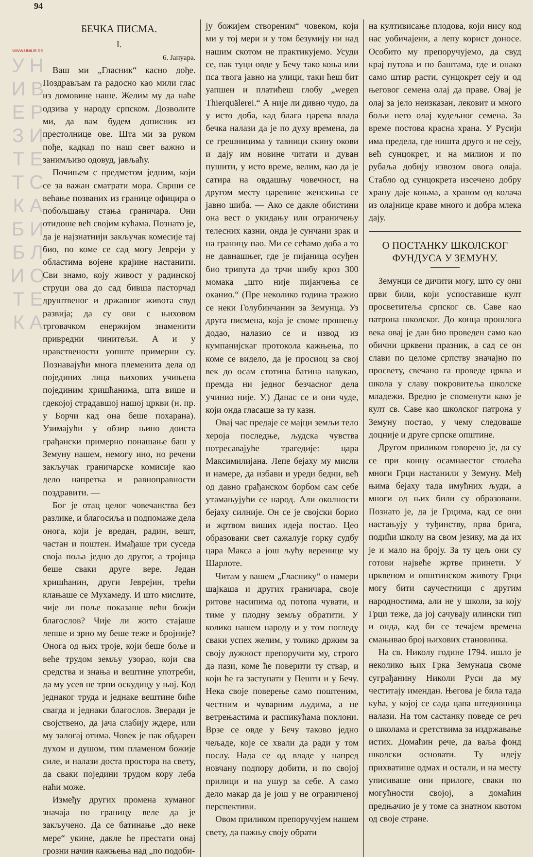WWW.UNILIB.RS
У Н И В Е Р З И Т Е Т С К А Б И Б Л И О Т Е К А
94
БЕЧКА ПИСМА.
I.
6. Јануара.
Ваш ми „Гласник“ касно дође. Поздрављам га радосно као мили глас из домовине наше. Желим му да наће одзива у народу српском. Дозволите ми, да вам будем дописник из престолнице ове. Шта ми за руком пође, кадкад по наш свет важно и занимљиво одовуд, јављаћу.
Почињем с предметом једним, који се за важан сматрати мора. Сврши се већање позваних из границе официра о побољшању стања граничара. Они отидоше већ својим кућама. Познато је, да је најзнатнији закључак комесије тај био, по коме се сад могу Јевреји у областима војене крајине настанити. Сви знамо, коју живост у радинској струци ова до сад бивша пасторчад друштвеног и државног живота свуд развија; да су ови с њиховом трговачком енержијом знаменити привредни чинитељи. А и у нравствености уопште примерни су. Познавајући многа племенита дела од појединих лица њихових учињена појединим хришћанима, шта више и гдекојој страдавшој нашој цркви (н. пр. у Борчи кад она беше похарана). Узимајући у обзир њино доиста грађански примерно понашање баш у Земуну нашем, немогу ино, но речени закључак граничарске комисије као дело напретка и равноправности поздравити. —
Бог је отац целог човечанства без разлике, и благосиља и подпомаже дела онога, који је вредан, радин, вешт, частан и поштен. Имађаше три суседа своја поља једно до другог, а тројица беше сваки друге вере. Један хришћанин, други Јеврејин, трећи клањаше се Мухамеду. И што мислите, чије ли поље показаше већи божји благослов? Чије ли жито стајаше лепше и зрно му беше теже и бројније? Онога од њих троје, који беше боље и веће трудом земљу узорао, који сва средства и знања и вештине употреби, да му усев не трпи оскудицу у њој. Код једнаког труда и једнаке вештине биће свагда и једнаки благослов. Зверади је својствено, да јача слабију ждере, или му залогај отима. Човек је пак обдарен духом и душом, тим пламеном божије силе, и налази доста простора на свету, да сваки поједини трудом кору леба наћи може.
Између других промена хуманог значаја по границу веле да је закључено. Да се батинање „до неке мере“ укине, дакле ће престати онај грозни начин кажњења над „по подоби-
ју божијем створеним“ човеком, који ми у тој мери и у том безумију ни над нашим скотом не практикујемо. Усуди се, пак туци овде у Бечу тако коња или пса твога јавно на улици, таки ћеш бит уапшен и платићеш глобу „wegen Thierquälerei.“ А није ли дивно чудо, да у исто доба, кад блага царева влада бечка налази да је по духу времена, да се грешницима у тавници скину окови и дају им новине читати и дуван пушити, у исто време, велим, као да је сатира на овдашњу човечност, на другом месту царевине женскиња се јавно шиба. — Ако се дакле обистини она вест о укидању или ограничењу телесних казни, онда је сунчани зрак и на границу пао. Ми се сећамо доба а то не давнашњег, где је пијаница осуђен био трипута да трчи шибу кроз 300 момака „што није пијанчења се оканио.“ (Пре неколико година тражио се неки Голубинчанин за Земунца. Уз друга писмена, која је своме прошењу додао, налазио се и извод из кумпанијскаг протокола кажњења, по коме се видело, да је просиоц за свој век до осам стотина батина навукао, премда ни једног безчасног дела учинио није. У.) Данас се и они чуде, који онда гласаше за ту казн.
Овај час предаје се мајци земљи тело хероја последње, људска чувства потресавајуће трагедије: цара Максимилијана. Лепе бејаху му мисли и намере, да избави и уреди бедни, већ од давно грађанском борбом сам себе утамањујући се народ. Али околности бејаху силније. Он се је својски борио и жртвом виших идеја постао. Цео образовани свет сажалује горку судбу цара Макса а још љућу веренице му Шарлоте.
Читам у вашем „Гласнику“ о намери шајкаша и других граничара, своје ритове насипима од потопа чувати, и тиме у плодну земљу обратити. У колико нашем народу и у том погледу сваки успех желим, у толико држим за своју дужност препоручити му, строго да пази, коме ће поверити ту ствар, и који ће га заступати у Пешти и у Бечу. Нека своје поверење само поштеним, честним и чуварним људима, а не ветрењастима и распикућама поклони. Врзе се овде у Бечу таково једно чељаде, које се хвали да ради у том послу. Нада се од владе у напред новчану подпору добити, и по својој прилици и на ушур за себе. А само дело макар да је још у не ограниченој перспективи.
Овом приликом препоручујем нашем свету, да пажњу своју обрати
на култивисање плодова, који нису код нас уобичајени, а лепу корист доносе. Особито му препоручујемо, да свуд крај путова и по баштама, где и онако само штир расти, сунцокрет сеју и од његовог семена олај да праве. Овај је олај за јело неизказан, лековит и много бољи него олај кудељног семена. За време постова красна храна. У Русији има предела, где ништа друго и не сеју, већ сунцокрет, и на милион и по рубаља добију извозом овога олаја. Стабло од сунцокрета изсечено добру храну даје коњма, а храном од колача из олајнице краве много и добра млека дају.
О ПОСТАНКУ ШКОЛСКОГ ФУНДУСА У ЗЕМУНУ.
Земунци се дичити могу, што су они први били, који успоставише култ просветитеља српског св. Саве као патрона школског. До конца прошлога века овај је дан био проведен само као обични црквени празник, а сад се он слави по целоме српству значајно по просвету, свечано га проведе црква и школа у славу покровитеља школске младежи. Вредно је споменути како је култ св. Саве као школског патрона у Земуну постао, у чему следоваше доцније и друге српске општине.
Другом приликом говорено је, да су се при концу осамнаестог столећа многи Грци настанили у Земуну. Међ њима бејаху тада имућних људи, а многи од њих били су образовани. Познато је, да је Грцима, кад се они настањују у туђинству, прва брига, подићи школу на свом језику, ма да их је и мало на броју. За ту цељ они су готови највеће жртве принети. У црквеном и општинском животу Грци могу бити саучестници с другим народностима, али не у школи, за коју Грци теже, да јој сачувају илински тип и онда, кад би се течајем времена смањивао број њихових становника.
На св. Николу године 1794. ишло је неколико њих Грка Земунаца своме суграђанину Николи Руси да му честитају имендан. Његова је била тада кућа, у којој се сада цапа штедионица налази. На том састанку поведе се реч о школама и сретствима за издржавање истих. Домаћин рече, да ваља фонд школски основати. Ту идеју прихватише одмах и остали, и на месту уписиваше они прилоге, сваки по могућности својој, а домаћин предњачио је у томе са знатном квотом од своје стране.